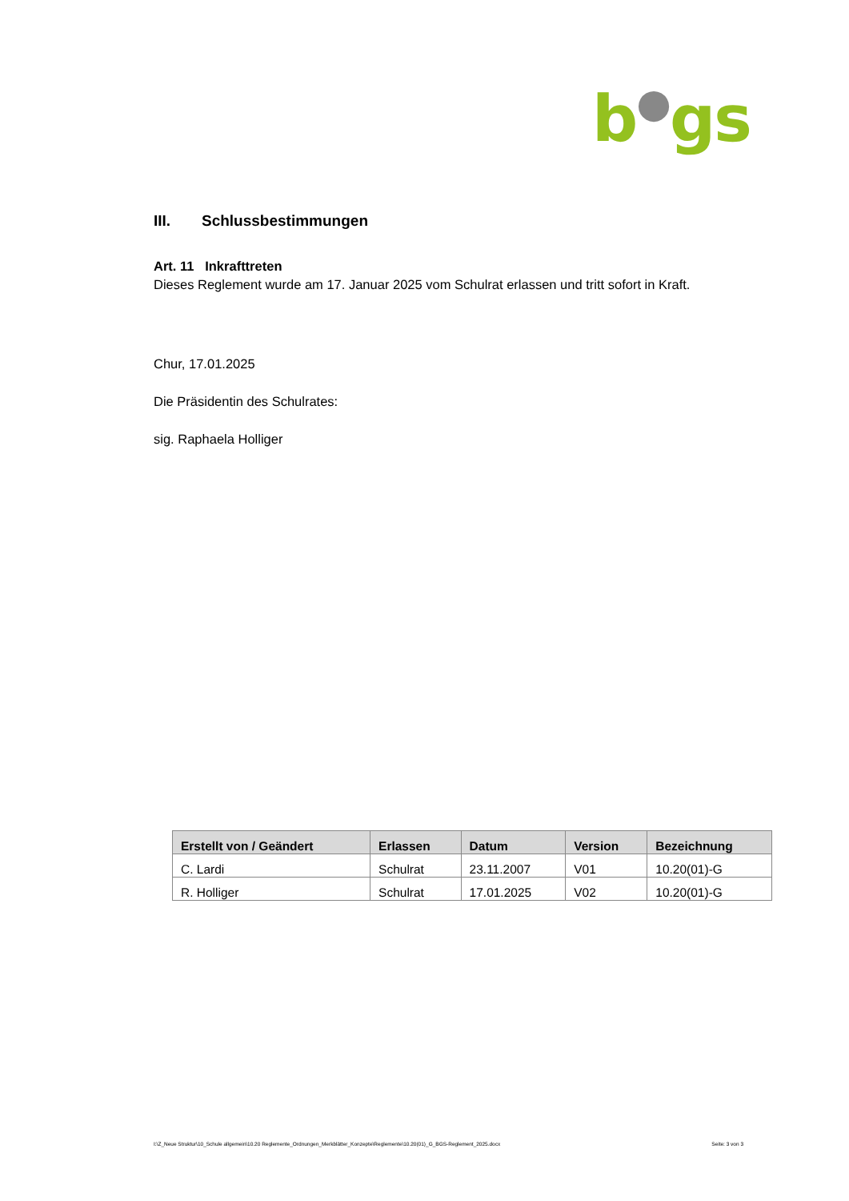b●gs
III. Schlussbestimmungen
Art. 11 Inkrafttreten
Dieses Reglement wurde am 17. Januar 2025 vom Schulrat erlassen und tritt sofort in Kraft.
Chur, 17.01.2025
Die Präsidentin des Schulrates:
sig. Raphaela Holliger
| Erstellt von / Geändert | Erlassen | Datum | Version | Bezeichnung |
| --- | --- | --- | --- | --- |
| C. Lardi | Schulrat | 23.11.2007 | V01 | 10.20(01)-G |
| R. Holliger | Schulrat | 17.01.2025 | V02 | 10.20(01)-G |
I:\Z_Neue Struktur\10_Schule allgemein\10.20 Reglemente_Ordnungen_Merkblätter_Konzepte\Reglemente\10.20(01)_G_BGS-Reglement_2025.docx Seite: 3 von 3